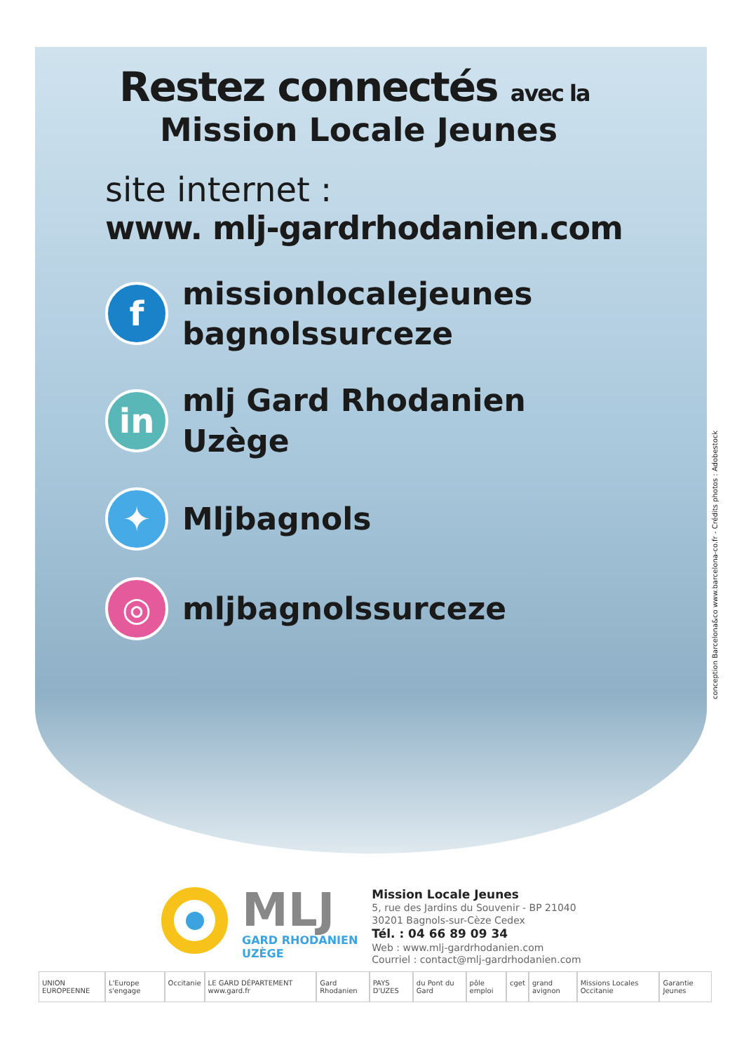Restez connectés avec la
Mission Locale Jeunes
site internet :
www. mlj-gardrhodanien.com
f
missionlocalejeunes
bagnolssurceze
in
mlj Gard Rhodanien
Uzège
✦
Mljbagnols
◎
mljbagnolssurceze
MLJ
GARD RHODANIEN
UZÈGE
Mission Locale Jeunes
5, rue des Jardins du Souvenir - BP 21040
30201 Bagnols-sur-Cèze Cedex
Tél. : 04 66 89 09 34
Web : www.mlj-gardrhodanien.com
Courriel : contact@mlj-gardrhodanien.com
UNION EUROPEENNE L'Europe s'engage Occitanie LE GARD DÉPARTEMENT www.gard.fr Gard Rhodanien PAYS D'UZES du Pont du Gard pôle emploi cget grand avignon Missions Locales Occitanie Garantie Jeunes
conception Barcelona&co www.barcelona-co.fr - Crédits photos : Adobestock